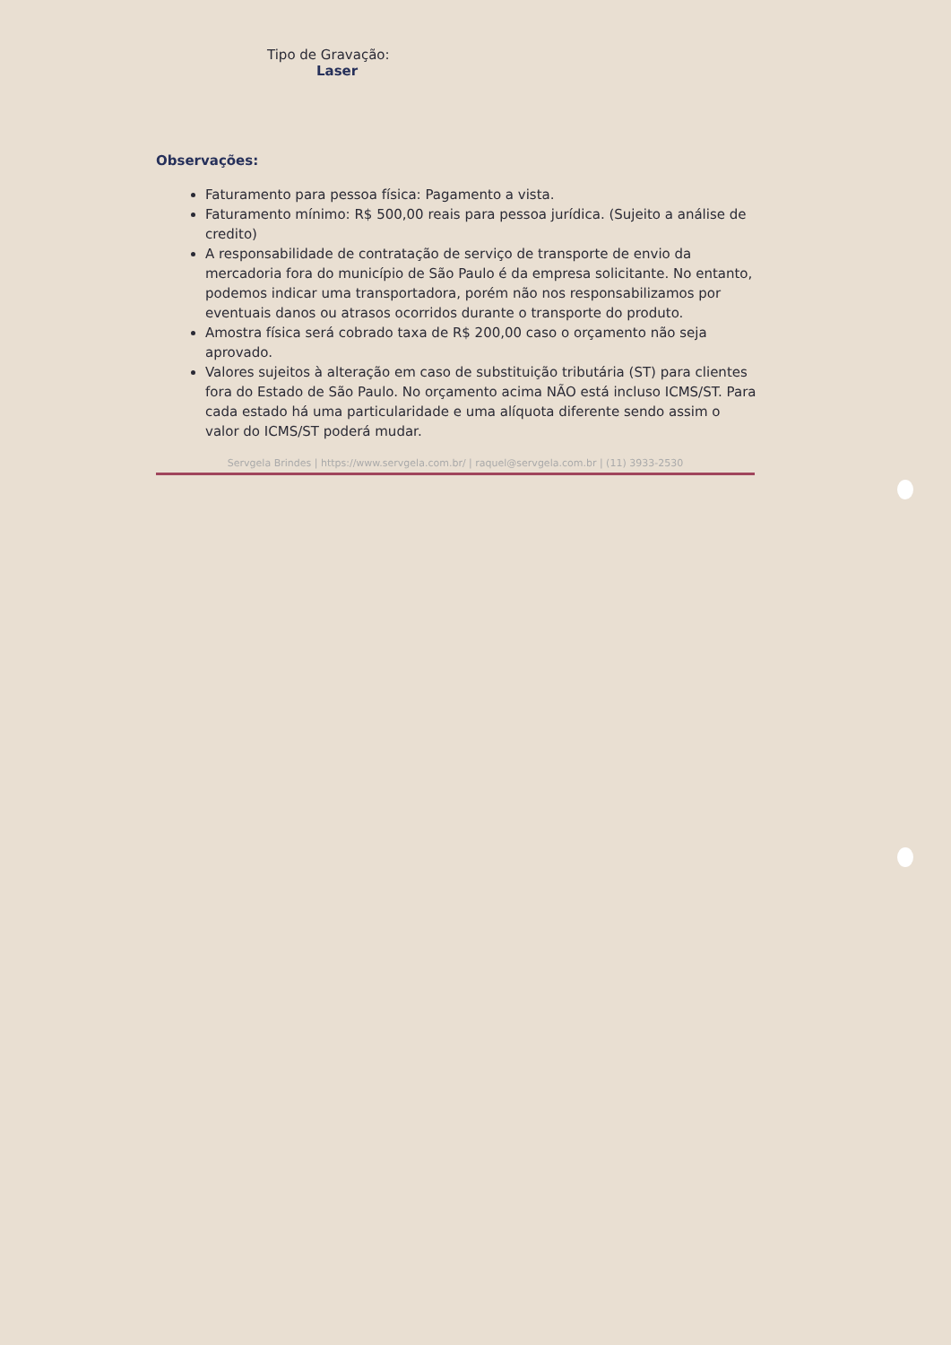Tipo de Gravação:
Laser
Observações:
Faturamento para pessoa física: Pagamento a vista.
Faturamento mínimo: R$ 500,00 reais para pessoa jurídica. (Sujeito a análise de credito)
A responsabilidade de contratação de serviço de transporte de envio da mercadoria fora do município de São Paulo é da empresa solicitante. No entanto, podemos indicar uma transportadora, porém não nos responsabilizamos por eventuais danos ou atrasos ocorridos durante o transporte do produto.
Amostra física será cobrado taxa de R$ 200,00 caso o orçamento não seja aprovado.
Valores sujeitos à alteração em caso de substituição tributária (ST) para clientes fora do Estado de São Paulo. No orçamento acima NÃO está incluso ICMS/ST. Para cada estado há uma particularidade e uma alíquota diferente sendo assim o valor do ICMS/ST poderá mudar.
Servgela Brindes | https://www.servgela.com.br/ | raquel@servgela.com.br | (11) 3933-2530